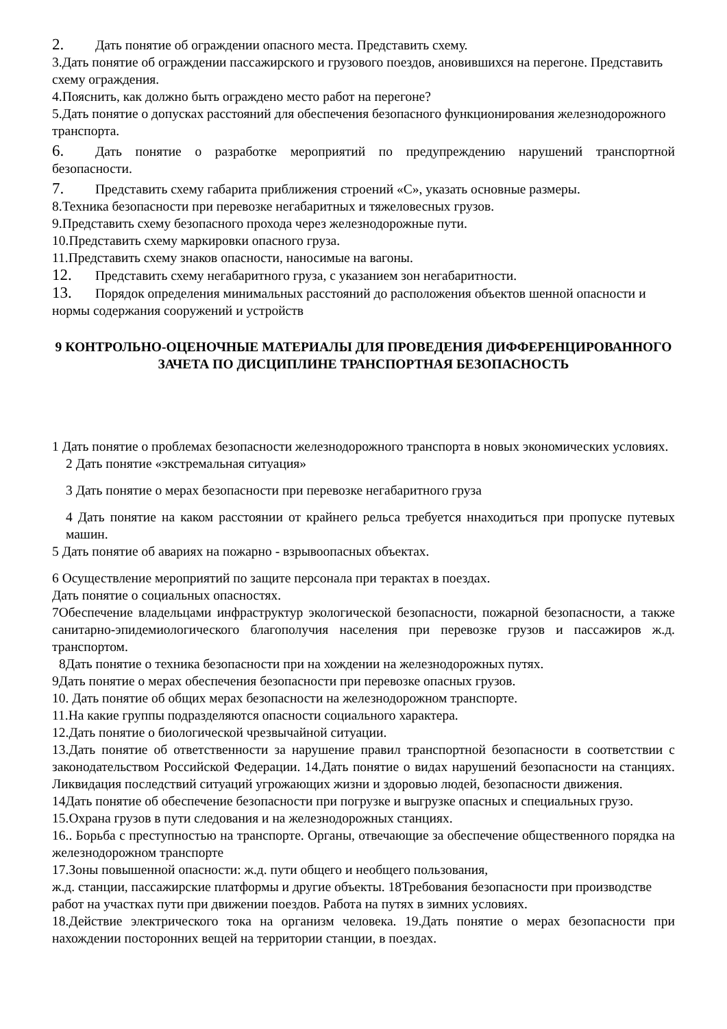2. Дать понятие об ограждении опасного места. Представить схему.
3.Дать понятие об ограждении пассажирского и грузового поездов, ановившихся на перегоне. Представить схему ограждения.
4.Пояснить, как должно быть ограждено место работ на перегоне?
5.Дать понятие о допусках расстояний для обеспечения безопасного функционирования железнодорожного транспорта.
6. Дать понятие о разработке мероприятий по предупреждению нарушений транспортной безопасности.
7. Представить схему габарита приближения строений «С», указать основные размеры.
8.Техника безопасности при перевозке негабаритных и тяжеловесных грузов.
9.Представить схему безопасного прохода через железнодорожные пути.
10.Представить схему маркировки опасного груза.
11.Представить схему знаков опасности, наносимые на вагоны.
12. Представить схему негабаритного груза, с указанием зон негабаритности.
13. Порядок определения минимальных расстояний до расположения объектов шенной опасности и нормы содержания сооружений и устройств
9 КОНТРОЛЬНО-ОЦЕНОЧНЫЕ МАТЕРИАЛЫ ДЛЯ ПРОВЕДЕНИЯ ДИФФЕРЕНЦИРОВАННОГО ЗАЧЕТА ПО ДИСЦИПЛИНЕ ТРАНСПОРТНАЯ БЕЗОПАСНОСТЬ
1 Дать понятие о проблемах безопасности железнодорожного транспорта в новых экономических условиях.
2 Дать понятие «экстремальная ситуация»
3 Дать понятие о мерах безопасности при перевозке негабаритного груза
4 Дать понятие на каком расстоянии от крайнего рельса требуется ннаходиться при пропуске путевых машин.
5 Дать понятие об авариях на пожарно - взрывоопасных объектах.
6 Осуществление мероприятий по защите персонала при терактах в поездах.
Дать понятие о социальных опасностях.
7Обеспечение владельцами инфраструктур экологической безопасности, пожарной безопасности, а также санитарно-эпидемиологического благополучия населения при перевозке грузов и пассажиров ж.д. транспортом.
8Дать понятие о техника безопасности при на хождении на железнодорожных путях.
9Дать понятие о мерах обеспечения безопасности при перевозке опасных грузов.
10. Дать понятие об общих мерах безопасности на железнодорожном транспорте.
11.На какие группы подразделяются опасности социального характера.
12.Дать понятие о биологической чрезвычайной ситуации.
13.Дать понятие об ответственности за нарушение правил транспортной безопасности в соответствии с законодательством Российской Федерации. 14.Дать понятие о видах нарушений безопасности на станциях. Ликвидация последствий ситуаций угрожающих жизни и здоровью людей, безопасности движения.
14Дать понятие об обеспечение безопасности при погрузке и выгрузке опасных и специальных грузо.
15.Охрана грузов в пути следования и на железнодорожных станциях.
16.. Борьба с преступностью на транспорте. Органы, отвечающие за обеспечение общественного порядка на железнодорожном транспорте
17.Зоны повышенной опасности: ж.д. пути общего и необщего пользования,
ж.д. станции, пассажирские платформы и другие объекты. 18Требования безопасности при производстве работ на участках пути при движении поездов. Работа на путях в зимних условиях.
18.Действие электрического тока на организм человека. 19.Дать понятие о мерах безопасности при нахождении посторонних вещей на территории станции, в поездах.